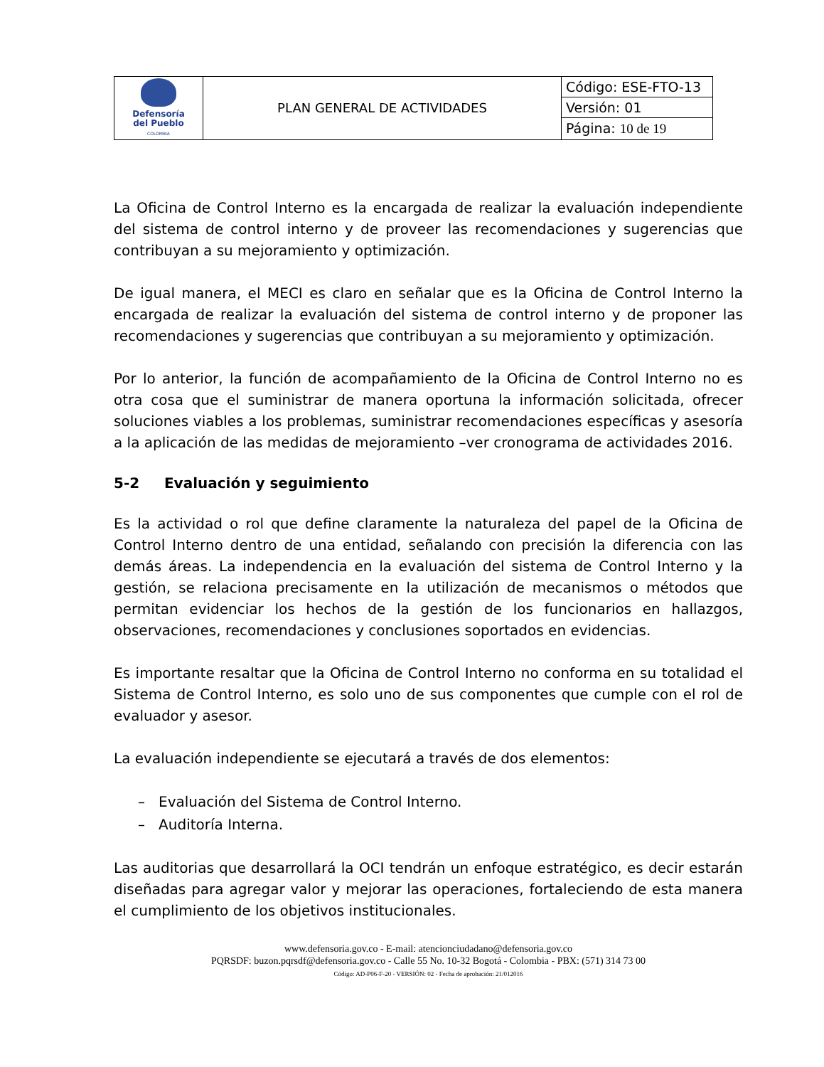| Defensoría del Pueblo COLOMBIA | PLAN GENERAL DE ACTIVIDADES | Código: ESE-FTO-13 |
| | | Versión: 01 |
| | | Página: 10 de 19 |
La Oficina de Control Interno es la encargada de realizar la evaluación independiente del sistema de control interno y de proveer las recomendaciones y sugerencias que contribuyan a su mejoramiento y optimización.
De igual manera, el MECI es claro en señalar que es la Oficina de Control Interno la encargada de realizar la evaluación del sistema de control interno y de proponer las recomendaciones y sugerencias que contribuyan a su mejoramiento y optimización.
Por lo anterior, la función de acompañamiento de la Oficina de Control Interno no es otra cosa que el suministrar de manera oportuna la información solicitada, ofrecer soluciones viables a los problemas, suministrar recomendaciones específicas y asesoría a la aplicación de las medidas de mejoramiento –ver cronograma de actividades 2016.
5-2 Evaluación y seguimiento
Es la actividad o rol que define claramente la naturaleza del papel de la Oficina de Control Interno dentro de una entidad, señalando con precisión la diferencia con las demás áreas. La independencia en la evaluación del sistema de Control Interno y la gestión, se relaciona precisamente en la utilización de mecanismos o métodos que permitan evidenciar los hechos de la gestión de los funcionarios en hallazgos, observaciones, recomendaciones y conclusiones soportados en evidencias.
Es importante resaltar que la Oficina de Control Interno no conforma en su totalidad el Sistema de Control Interno, es solo uno de sus componentes que cumple con el rol de evaluador y asesor.
La evaluación independiente se ejecutará a través de dos elementos:
– Evaluación del Sistema de Control Interno.
– Auditoría Interna.
Las auditorias que desarrollará la OCI tendrán un enfoque estratégico, es decir estarán diseñadas para agregar valor y mejorar las operaciones, fortaleciendo de esta manera el cumplimiento de los objetivos institucionales.
www.defensoria.gov.co - E-mail: atencionciudadano@defensoria.gov.co
PQRSDF: buzon.pqrsdf@defensoria.gov.co - Calle 55 No. 10-32 Bogotá - Colombia - PBX: (571) 314 73 00
Código: AD-P06-F-20 - VERSIÓN: 02 - Fecha de aprobación: 21/012016